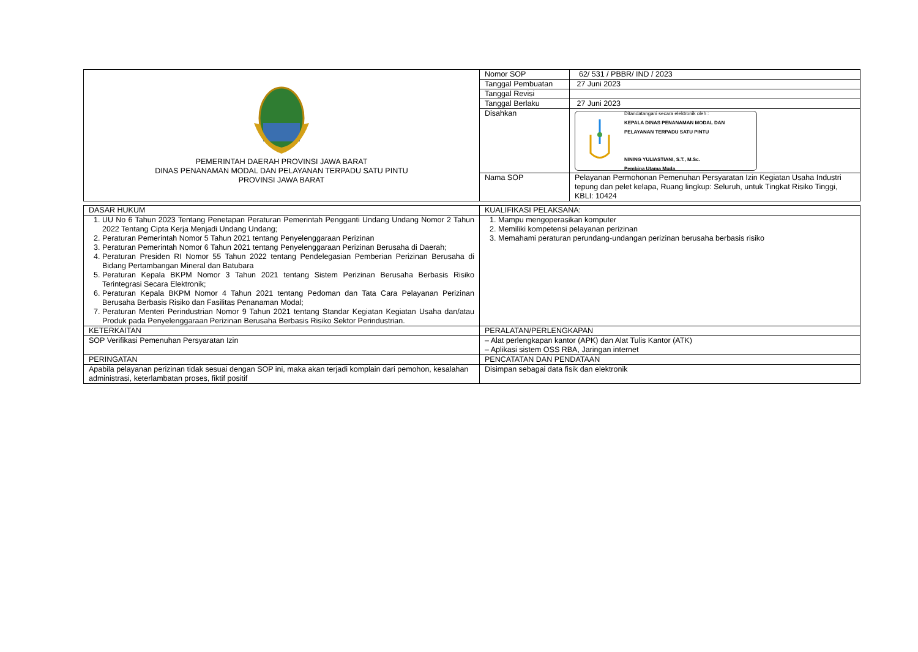| PEMERINTAH DAERAH PROVINSI JAWA BARAT DINAS PENANAMAN MODAL DAN PELAYANAN TERPADU SATU PINTU PROVINSI JAWA BARAT | Nomor SOP | 62/ 531 / PBBR/ IND / 2023 |
| | Tanggal Pembuatan | 27 Juni 2023 |
| | Tanggal Revisi | |
| | Tanggal Berlaku | 27 Juni 2023 |
| | Disahkan | Ditandatangani secara elektronik oleh : KEPALA DINAS PENANAMAN MODAL DAN PELAYANAN TERPADU SATU PINTU NINING YULIASTIANI, S.T., M.Sc. Pembina Utama Muda |
| | Nama SOP | Pelayanan Permohonan Pemenuhan Persyaratan Izin Kegiatan Usaha Industri tepung dan pelet kelapa, Ruang lingkup: Seluruh, untuk Tingkat Risiko Tinggi, KBLI: 10424 |
| DASAR HUKUM | KUALIFIKASI PELAKSANA: |
| 1. UU No 6 Tahun 2023 Tentang Penetapan Peraturan Pemerintah Pengganti Undang Undang Nomor 2 Tahun 2022 Tentang Cipta Kerja Menjadi Undang Undang; 2. Peraturan Pemerintah Nomor 5 Tahun 2021 tentang Penyelenggaraan Perizinan 3. Peraturan Pemerintah Nomor 6 Tahun 2021 tentang Penyelenggaraan Perizinan Berusaha di Daerah; 4. Peraturan Presiden RI Nomor 55 Tahun 2022 tentang Pendelegasian Pemberian Perizinan Berusaha di Bidang Pertambangan Mineral dan Batubara 5. Peraturan Kepala BKPM Nomor 3 Tahun 2021 tentang Sistem Perizinan Berusaha Berbasis Risiko Terintegrasi Secara Elektronik; 6. Peraturan Kepala BKPM Nomor 4 Tahun 2021 tentang Pedoman dan Tata Cara Pelayanan Perizinan Berusaha Berbasis Risiko dan Fasilitas Penanaman Modal; 7. Peraturan Menteri Perindustrian Nomor 9 Tahun 2021 tentang Standar Kegiatan Kegiatan Usaha dan/atau Produk pada Penyelenggaraan Perizinan Berusaha Berbasis Risiko Sektor Perindustrian. | 1. Mampu mengoperasikan komputer 2. Memiliki kompetensi pelayanan perizinan 3. Memahami peraturan perundang-undangan perizinan berusaha berbasis risiko |
| KETERKAITAN | PERALATAN/PERLENGKAPAN |
| SOP Verifikasi Pemenuhan Persyaratan Izin | – Alat perlengkapan kantor (APK) dan Alat Tulis Kantor (ATK) – Aplikasi sistem OSS RBA, Jaringan internet |
| PERINGATAN | PENCATATAN DAN PENDATAAN |
| Apabila pelayanan perizinan tidak sesuai dengan SOP ini, maka akan terjadi komplain dari pemohon, kesalahan administrasi, keterlambatan proses, fiktif positif | Disimpan sebagai data fisik dan elektronik |